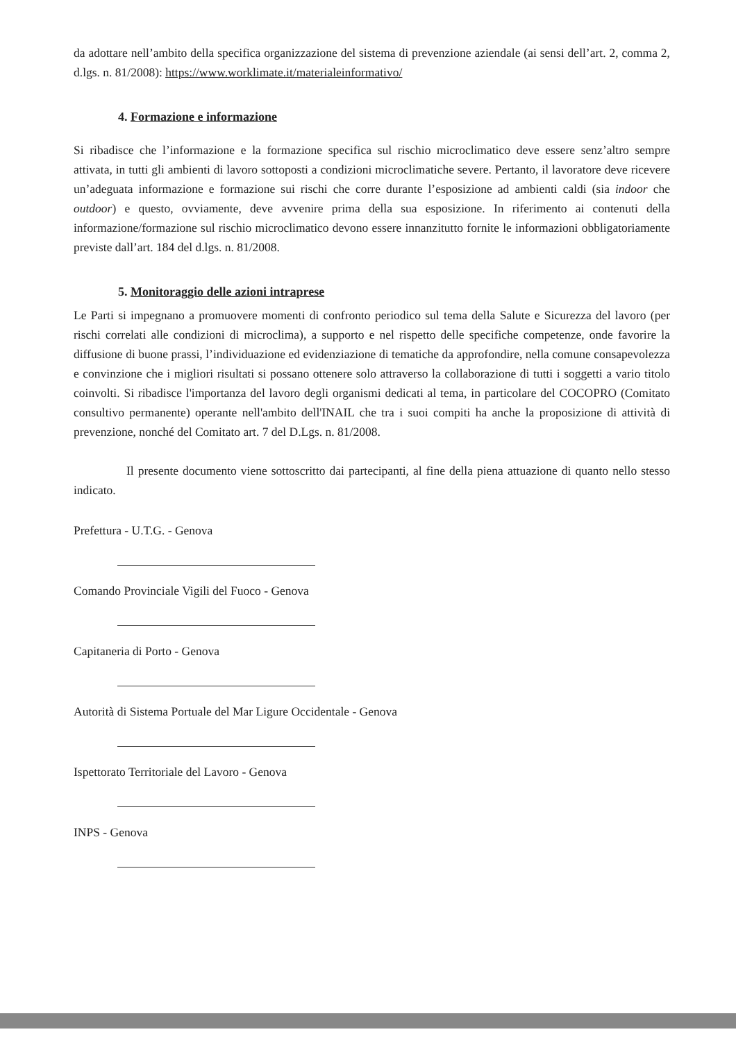da adottare nell’ambito della specifica organizzazione del sistema di prevenzione aziendale (ai sensi dell’art. 2, comma 2, d.lgs. n. 81/2008): https://www.worklimate.it/materialeinformativo/
4. Formazione e informazione
Si ribadisce che l’informazione e la formazione specifica sul rischio microclimatico deve essere senz’altro sempre attivata, in tutti gli ambienti di lavoro sottoposti a condizioni microclimatiche severe. Pertanto, il lavoratore deve ricevere un’adeguata informazione e formazione sui rischi che corre durante l’esposizione ad ambienti caldi (sia indoor che outdoor) e questo, ovviamente, deve avvenire prima della sua esposizione. In riferimento ai contenuti della informazione/formazione sul rischio microclimatico devono essere innanzitutto fornite le informazioni obbligatoriamente previste dall’art. 184 del d.lgs. n. 81/2008.
5. Monitoraggio delle azioni intraprese
Le Parti si impegnano a promuovere momenti di confronto periodico sul tema della Salute e Sicurezza del lavoro (per rischi correlati alle condizioni di microclima), a supporto e nel rispetto delle specifiche competenze, onde favorire la diffusione di buone prassi, l’individuazione ed evidenziazione di tematiche da approfondire, nella comune consapevolezza e convinzione che i migliori risultati si possano ottenere solo attraverso la collaborazione di tutti i soggetti a vario titolo coinvolti. Si ribadisce l'importanza del lavoro degli organismi dedicati al tema, in particolare del COCOPRO (Comitato consultivo permanente) operante nell'ambito dell'INAIL che tra i suoi compiti ha anche la proposizione di attività di prevenzione, nonché del Comitato art. 7 del D.Lgs. n. 81/2008.
Il presente documento viene sottoscritto dai partecipanti, al fine della piena attuazione di quanto nello stesso indicato.
Prefettura - U.T.G. - Genova
Comando Provinciale Vigili del Fuoco - Genova
Capitaneria di Porto - Genova
Autorità di Sistema Portuale del Mar Ligure Occidentale - Genova
Ispettorato Territoriale del Lavoro - Genova
INPS - Genova